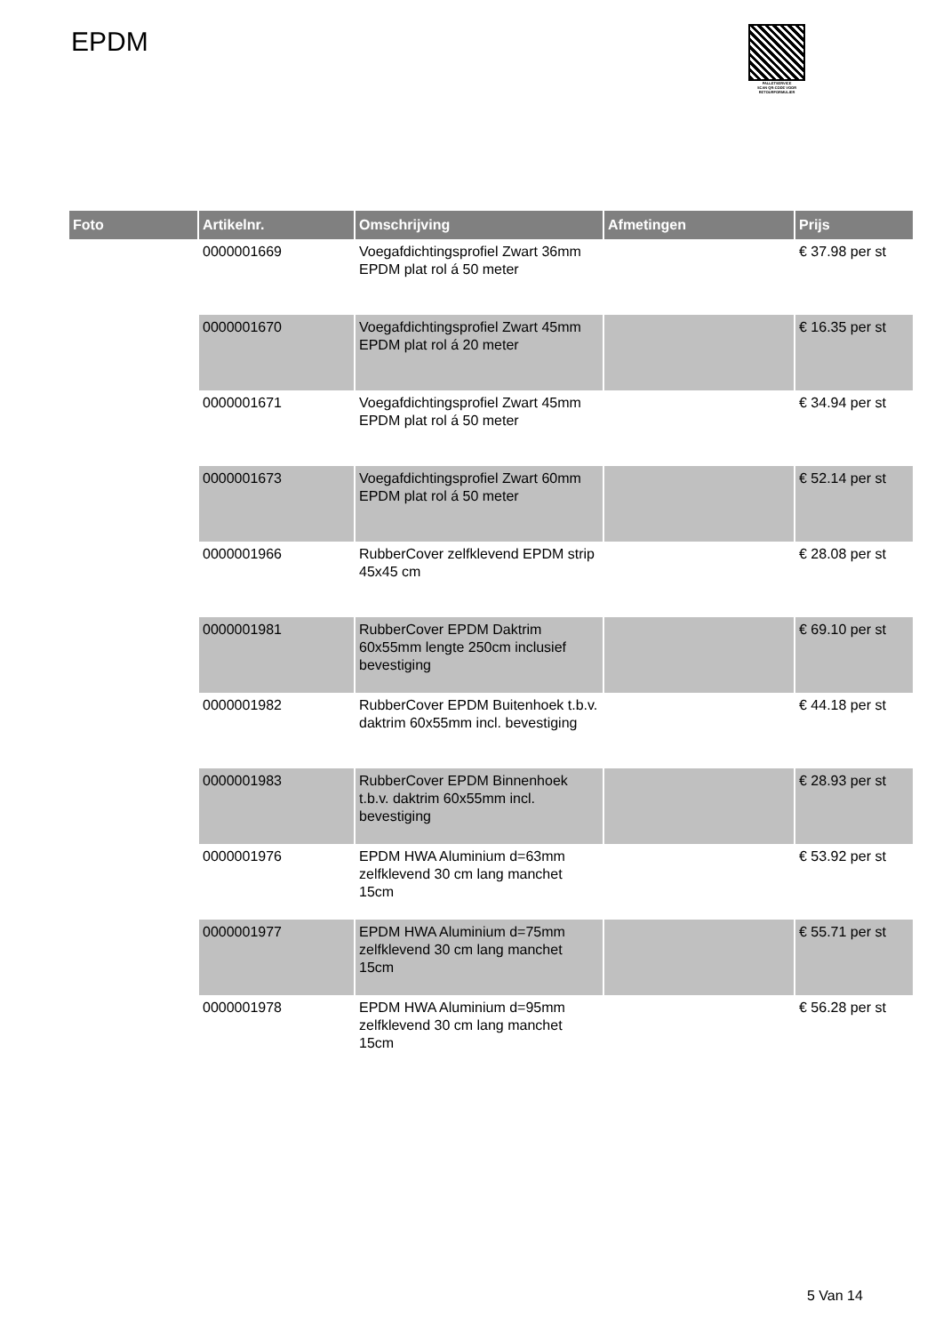EPDM
PALLETSERVICE
SCAN QR-CODE VOOR RETOURFORMULIER
| Foto | Artikelnr. | Omschrijving | Afmetingen | Prijs |
| --- | --- | --- | --- | --- |
| | 0000001669 | Voegafdichtingsprofiel Zwart 36mm EPDM plat rol á 50 meter | | € 37.98 per st |
| | 0000001670 | Voegafdichtingsprofiel Zwart 45mm EPDM plat rol á 20 meter | | € 16.35 per st |
| | 0000001671 | Voegafdichtingsprofiel Zwart 45mm EPDM plat rol á 50 meter | | € 34.94 per st |
| | 0000001673 | Voegafdichtingsprofiel Zwart 60mm EPDM plat rol á 50 meter | | € 52.14 per st |
| | 0000001966 | RubberCover zelfklevend EPDM strip 45x45 cm | | € 28.08 per st |
| | 0000001981 | RubberCover EPDM Daktrim 60x55mm lengte 250cm inclusief bevestiging | | € 69.10 per st |
| | 0000001982 | RubberCover EPDM Buitenhoek t.b.v. daktrim 60x55mm incl. bevestiging | | € 44.18 per st |
| | 0000001983 | RubberCover EPDM Binnenhoek t.b.v. daktrim 60x55mm incl. bevestiging | | € 28.93 per st |
| | 0000001976 | EPDM HWA Aluminium d=63mm zelfklevend 30 cm lang manchet 15cm | | € 53.92 per st |
| | 0000001977 | EPDM HWA Aluminium d=75mm zelfklevend 30 cm lang manchet 15cm | | € 55.71 per st |
| | 0000001978 | EPDM HWA Aluminium d=95mm zelfklevend 30 cm lang manchet 15cm | | € 56.28 per st |
5 Van 14